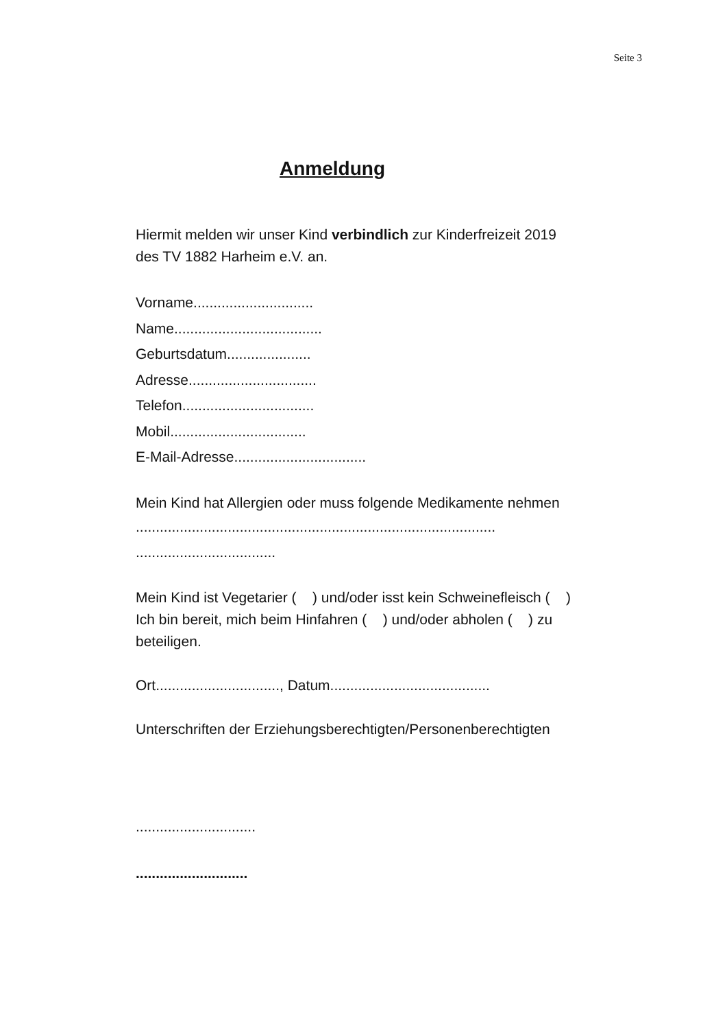Seite 3
Anmeldung
Hiermit melden wir unser Kind verbindlich zur Kinderfreizeit 2019 des TV 1882 Harheim e.V. an.
Vorname..............................
Name.....................................
Geburtsdatum.....................
Adresse................................
Telefon.................................
Mobil..................................
E-Mail-Adresse.................................
Mein Kind hat Allergien oder muss folgende Medikamente nehmen
..........................................................................................
...................................
Mein Kind ist Vegetarier ( ) und/oder isst kein Schweinefleisch ( )
Ich bin bereit, mich beim Hinfahren ( ) und/oder abholen ( ) zu beteiligen.
Ort..............................., Datum........................................
Unterschriften der Erziehungsberechtigten/Personenberechtigten
..............................
............................